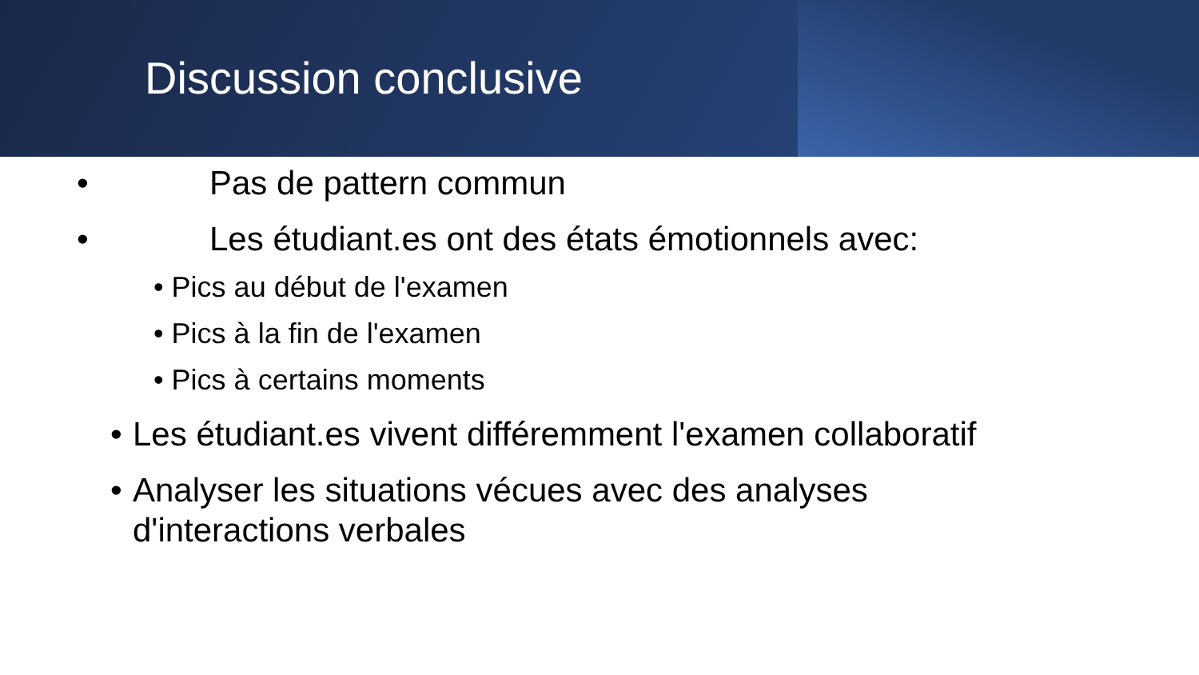Discussion conclusive
• Pas de pattern commun
• Les étudiant.es ont des états émotionnels avec:
• Pics au début de l'examen
• Pics à la fin de l'examen
• Pics à certains moments
• Les étudiant.es vivent différemment l'examen collaboratif
• Analyser les situations vécues avec des analyses
d'interactions verbales